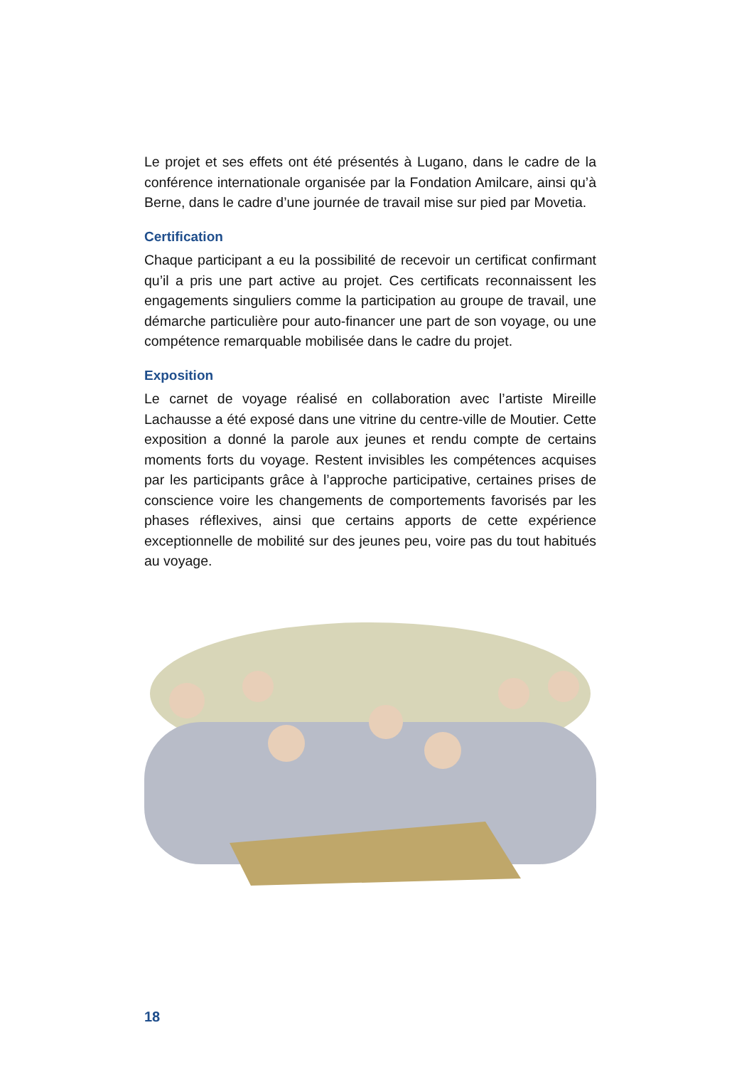Le projet et ses effets ont été présentés à Lugano, dans le cadre de la conférence internationale organisée par la Fondation Amilcare, ainsi qu’à Berne, dans le cadre d’une journée de travail mise sur pied par Movetia.
Certification
Chaque participant a eu la possibilité de recevoir un certificat confirmant qu’il a pris une part active au projet. Ces certificats reconnaissent les engagements singuliers comme la participation au groupe de travail, une démarche particulière pour auto-financer une part de son voyage, ou une compétence remarquable mobilisée dans le cadre du projet.
Exposition
Le carnet de voyage réalisé en collaboration avec l’artiste Mireille Lachausse a été exposé dans une vitrine du centre-ville de Moutier. Cette exposition a donné la parole aux jeunes et rendu compte de certains moments forts du voyage. Restent invisibles les compétences acquises par les participants grâce à l’approche participative, certaines prises de conscience voire les changements de comportements favorisés par les phases réflexives, ainsi que certains apports de cette expérience exceptionnelle de mobilité sur des jeunes peu, voire pas du tout habitués au voyage.
18